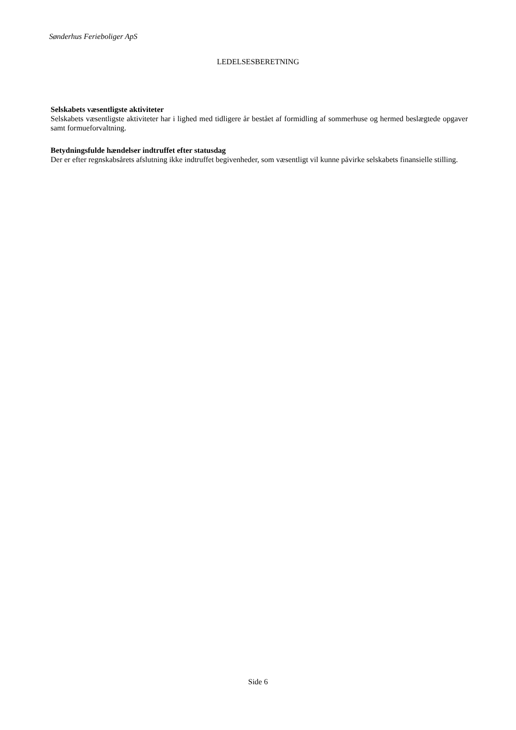Sønderhus Ferieboliger ApS
LEDELSESBERETNING
Selskabets væsentligste aktiviteter
Selskabets væsentligste aktiviteter har i lighed med tidligere år bestået af formidling af sommerhuse og hermed beslægtede opgaver samt formueforvaltning.
Betydningsfulde hændelser indtruffet efter statusdag
Der er efter regnskabsårets afslutning ikke indtruffet begivenheder, som væsentligt vil kunne påvirke selskabets finansielle stilling.
Side 6